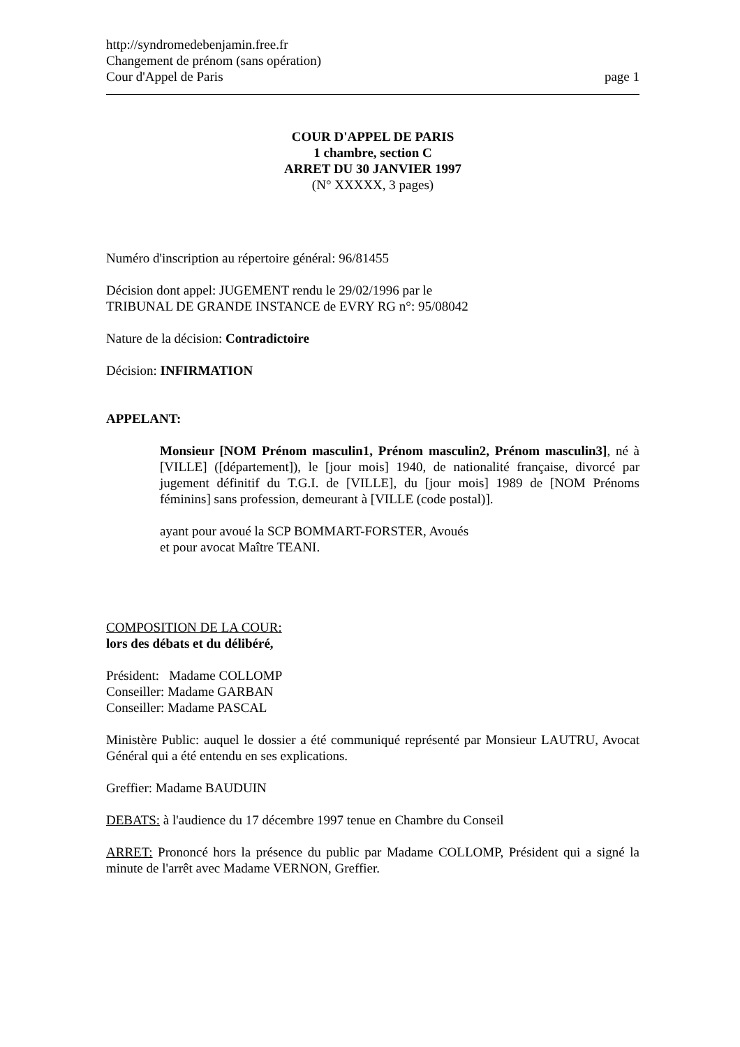http://syndromedebenjamin.free.fr
Changement de prénom (sans opération)
Cour d'Appel de Paris page 1
COUR D'APPEL DE PARIS
1 chambre, section C
ARRET DU 30 JANVIER 1997
(N° XXXXX, 3 pages)
Numéro d'inscription au répertoire général: 96/81455
Décision dont appel: JUGEMENT rendu le 29/02/1996 par le
TRIBUNAL DE GRANDE INSTANCE de EVRY RG n°: 95/08042
Nature de la décision: Contradictoire
Décision: INFIRMATION
APPELANT:
Monsieur [NOM Prénom masculin1, Prénom masculin2, Prénom masculin3], né à [VILLE] ([département]), le [jour mois] 1940, de nationalité française, divorcé par jugement définitif du T.G.I. de [VILLE], du [jour mois] 1989 de [NOM Prénoms féminins] sans profession, demeurant à [VILLE (code postal)].
ayant pour avoué la SCP BOMMART-FORSTER, Avoués
et pour avocat Maître TEANI.
COMPOSITION DE LA COUR:
lors des débats et du délibéré,
Président: Madame COLLOMP
Conseiller: Madame GARBAN
Conseiller: Madame PASCAL
Ministère Public: auquel le dossier a été communiqué représenté par Monsieur LAUTRU, Avocat Général qui a été entendu en ses explications.
Greffier: Madame BAUDUIN
DEBATS: à l'audience du 17 décembre 1997 tenue en Chambre du Conseil
ARRET: Prononcé hors la présence du public par Madame COLLOMP, Président qui a signé la minute de l'arrêt avec Madame VERNON, Greffier.